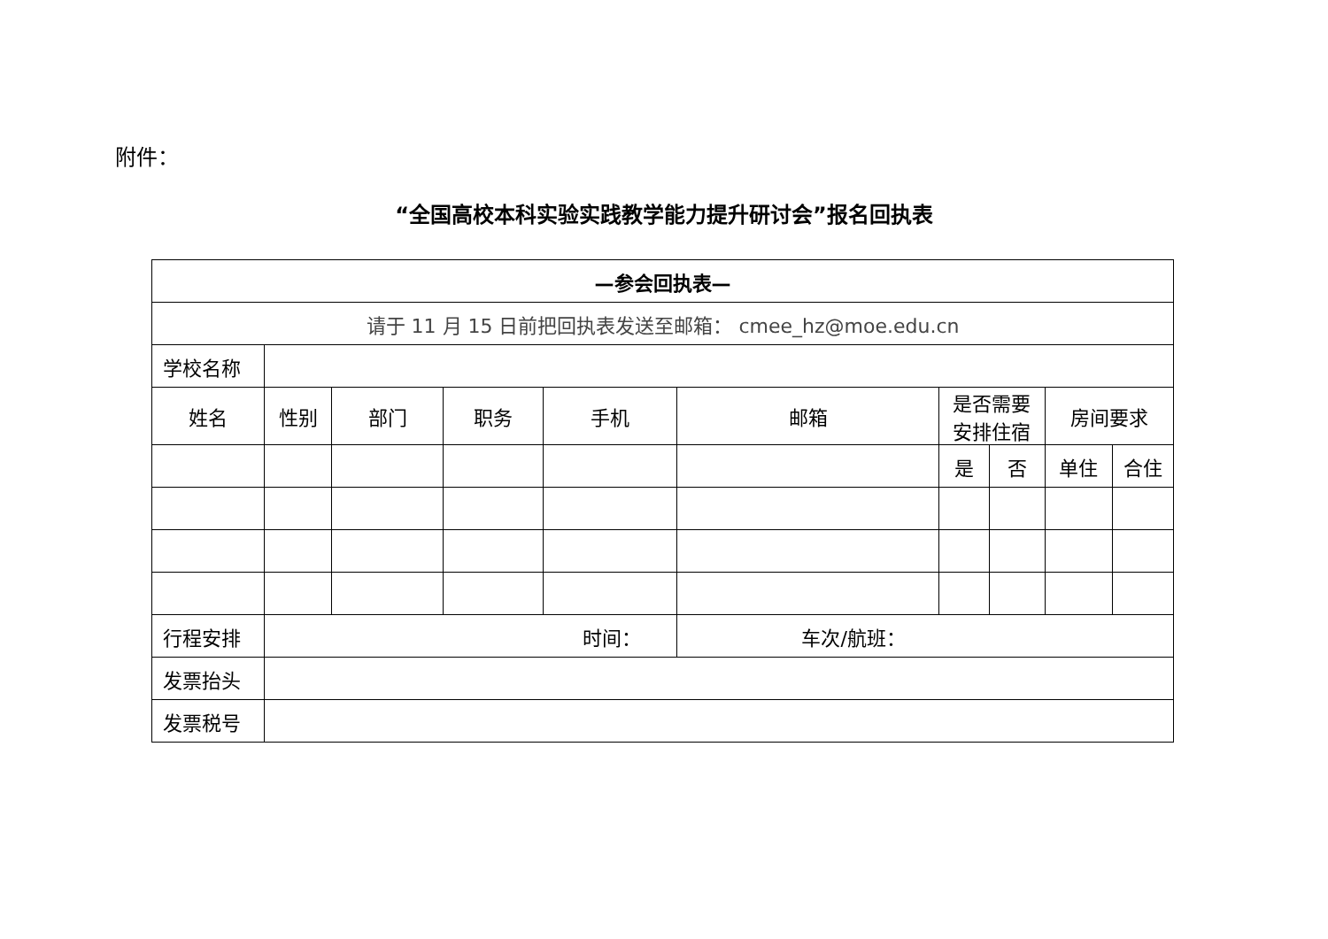附件：
“全国高校本科实验实践教学能力提升研讨会”报名回执表
| —参会回执表— | | | | | | | | | |
| 请于 11 月 15 日前把回执表发送至邮箱： cmee_hz@moe.edu.cn | | | | | | | | | |
| 学校名称 | | | | | | | | | |
| 姓名 | 性别 | 部门 | 职务 | 手机 | 邮箱 | 是否需要 安排住宿 | | 房间要求 | |
| | | | | | | 是 | 否 | 单住 | 合住 |
| 行程安排 | 时间： | | | | 车次/航班： | | | | |
| 发票抬头 | | | | | | | | | |
| 发票税号 | | | | | | | | | |